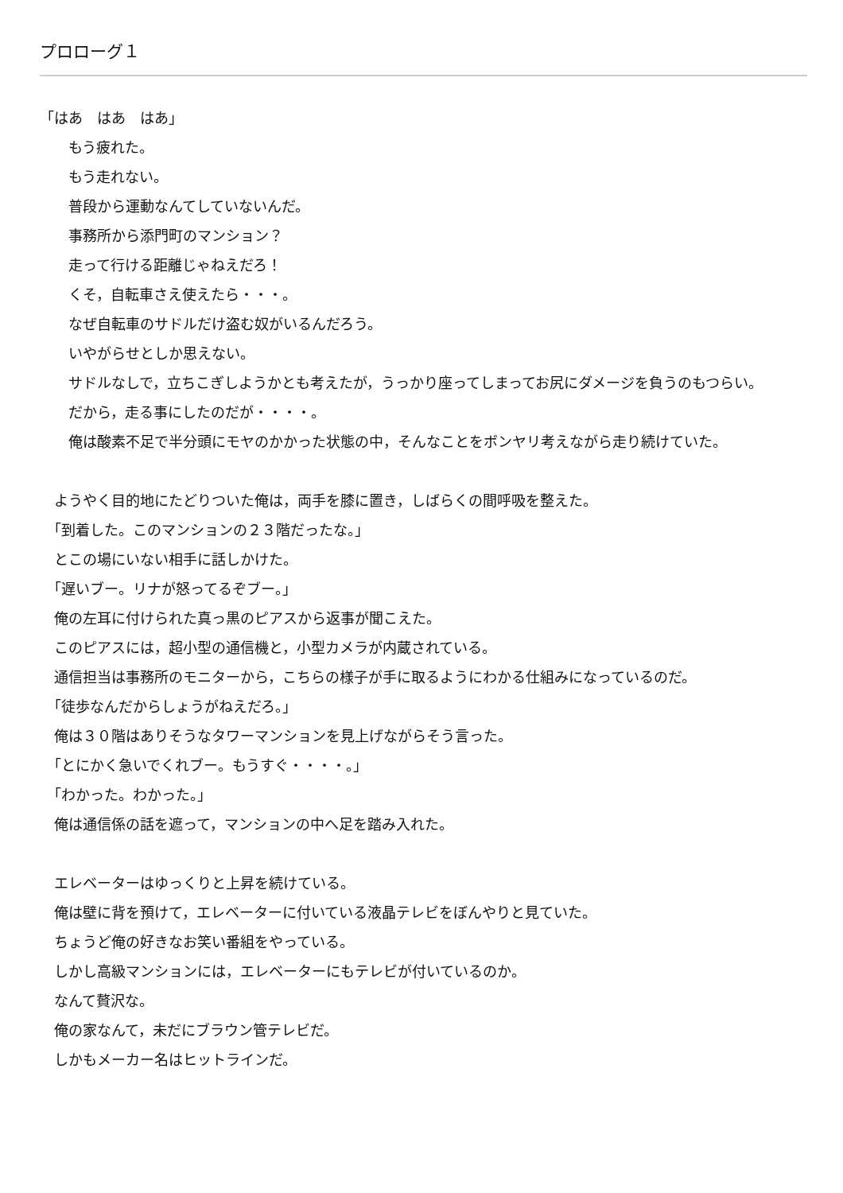プロローグ１
「はあ　はあ　はあ」
　　もう疲れた。
　　もう走れない。
　　普段から運動なんてしていないんだ。
　　事務所から添門町のマンション？
　　走って行ける距離じゃねえだろ！
　　くそ，自転車さえ使えたら・・・。
　　なぜ自転車のサドルだけ盗む奴がいるんだろう。
　　いやがらせとしか思えない。
　　サドルなしで，立ちこぎしようかとも考えたが，うっかり座ってしまってお尻にダメージを負うのもつらい。
　　だから，走る事にしたのだが・・・・。
　　俺は酸素不足で半分頭にモヤのかかった状態の中，そんなことをボンヤリ考えながら走り続けていた。
　ようやく目的地にたどりついた俺は，両手を膝に置き，しばらくの間呼吸を整えた。
　「到着した。このマンションの２３階だったな。」
　とこの場にいない相手に話しかけた。
　「遅いブー。リナが怒ってるぞブー。」
　俺の左耳に付けられた真っ黒のピアスから返事が聞こえた。
　このピアスには，超小型の通信機と，小型カメラが内蔵されている。
　通信担当は事務所のモニターから，こちらの様子が手に取るようにわかる仕組みになっているのだ。
　「徒歩なんだからしょうがねえだろ。」
　俺は３０階はありそうなタワーマンションを見上げながらそう言った。
　「とにかく急いでくれブー。もうすぐ・・・・。」
　「わかった。わかった。」
　俺は通信係の話を遮って，マンションの中へ足を踏み入れた。
　エレベーターはゆっくりと上昇を続けている。
　俺は壁に背を預けて，エレベーターに付いている液晶テレビをぼんやりと見ていた。
　ちょうど俺の好きなお笑い番組をやっている。
　しかし高級マンションには，エレベーターにもテレビが付いているのか。
　なんて贅沢な。
　俺の家なんて，未だにブラウン管テレビだ。
　しかもメーカー名はヒットラインだ。